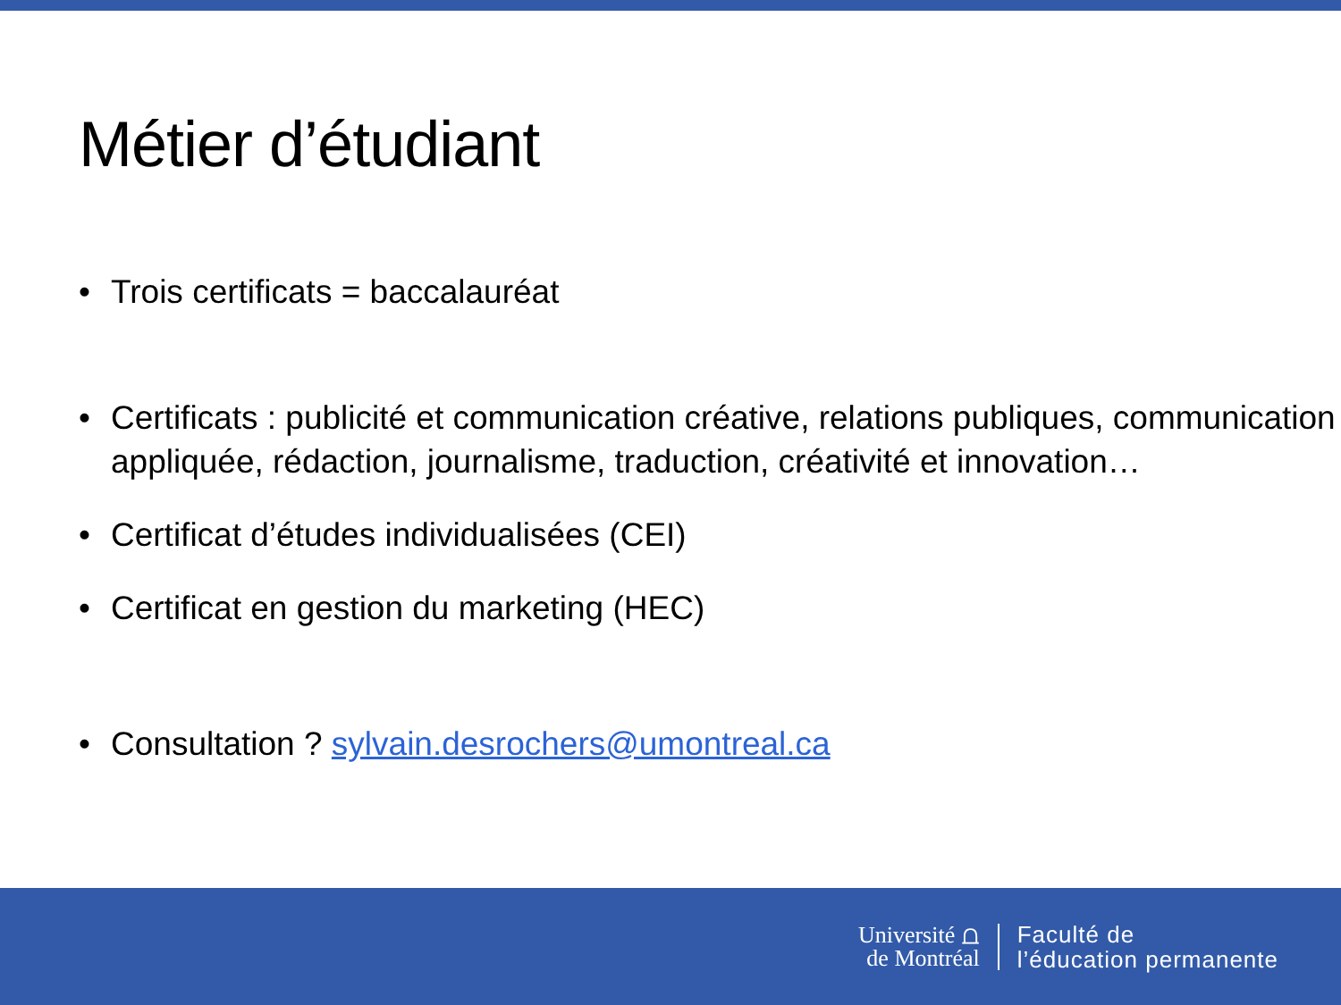Métier d’étudiant
• Trois certificats = baccalauréat
• Certificats : publicité et communication créative, relations publiques, communication appliquée, rédaction, journalisme, traduction, créativité et innovation…
• Certificat d’études individualisées (CEI)
• Certificat en gestion du marketing (HEC)
• Consultation ? sylvain.desrochers@umontreal.ca
Université ⩍
de Montréal
Faculté de
l’éducation permanente